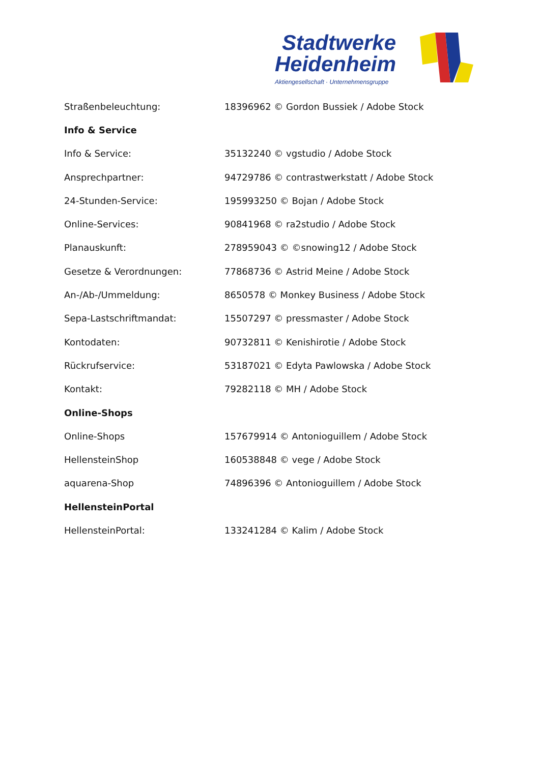Stadtwerke
Heidenheim
Aktiengesellschaft · Unternehmensgruppe
| Straßenbeleuchtung: | 18396962 © Gordon Bussiek / Adobe Stock |
| Info & Service | |
| Info & Service: | 35132240 © vgstudio / Adobe Stock |
| Ansprechpartner: | 94729786 © contrastwerkstatt / Adobe Stock |
| 24-Stunden-Service: | 195993250 © Bojan / Adobe Stock |
| Online-Services: | 90841968 © ra2studio / Adobe Stock |
| Planauskunft: | 278959043 © ©snowing12 / Adobe Stock |
| Gesetze & Verordnungen: | 77868736 © Astrid Meine / Adobe Stock |
| An-/Ab-/Ummeldung: | 8650578 © Monkey Business / Adobe Stock |
| Sepa-Lastschriftmandat: | 15507297 © pressmaster / Adobe Stock |
| Kontodaten: | 90732811 © Kenishirotie / Adobe Stock |
| Rückrufservice: | 53187021 © Edyta Pawlowska / Adobe Stock |
| Kontakt: | 79282118 © MH / Adobe Stock |
| Online-Shops | |
| Online-Shops | 157679914 © Antonioguillem / Adobe Stock |
| HellensteinShop | 160538848 © vege / Adobe Stock |
| aquarena-Shop | 74896396 © Antonioguillem / Adobe Stock |
| HellensteinPortal | |
| HellensteinPortal: | 133241284 © Kalim / Adobe Stock |